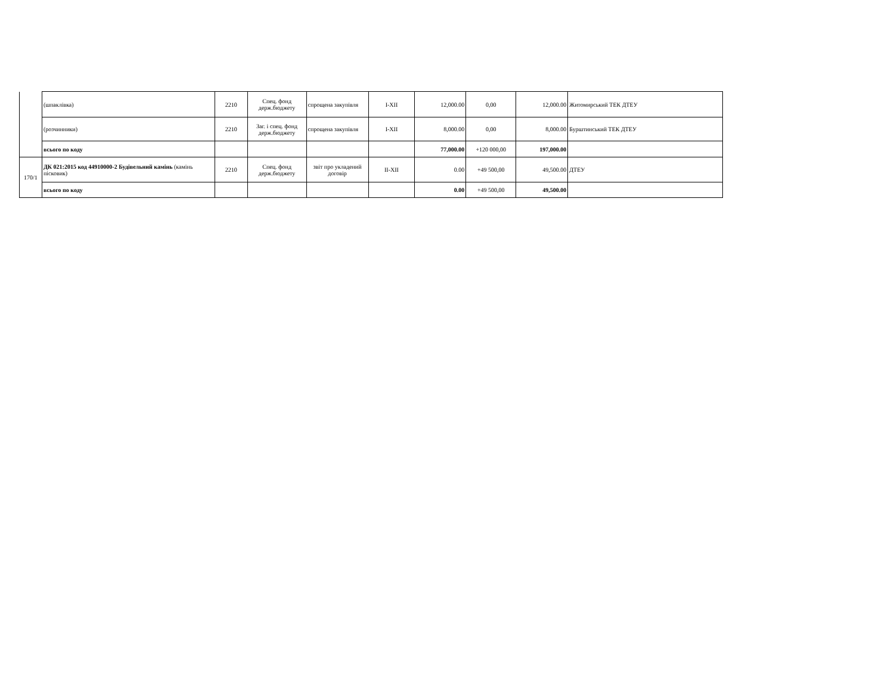| | (шпаклівка) | 2210 | Спец. фонд держ.бюджету | спрощена закупівля | I-XII | 12,000.00 | 0,00 | 12,000.00 | Житомирський ТЕК ДТЕУ |
| | (розчинники) | 2210 | Заг. і спец. фонд держ.бюджету | спрощена закупівля | I-XII | 8,000.00 | 0,00 | 8,000.00 | Бурштинський ТЕК ДТЕУ |
| | всього по коду | | | | | 77,000.00 | +120 000,00 | 197,000.00 | |
| 170/1 | ДК 021:2015 код 44910000-2 Будівельний камінь (камінь пісковик) | 2210 | Спец. фонд держ.бюджету | звіт про укладений договір | II-XII | 0.00 | +49 500,00 | 49,500.00 | ДТЕУ |
| | всього по коду | | | | | 0.00 | +49 500,00 | 49,500.00 | |